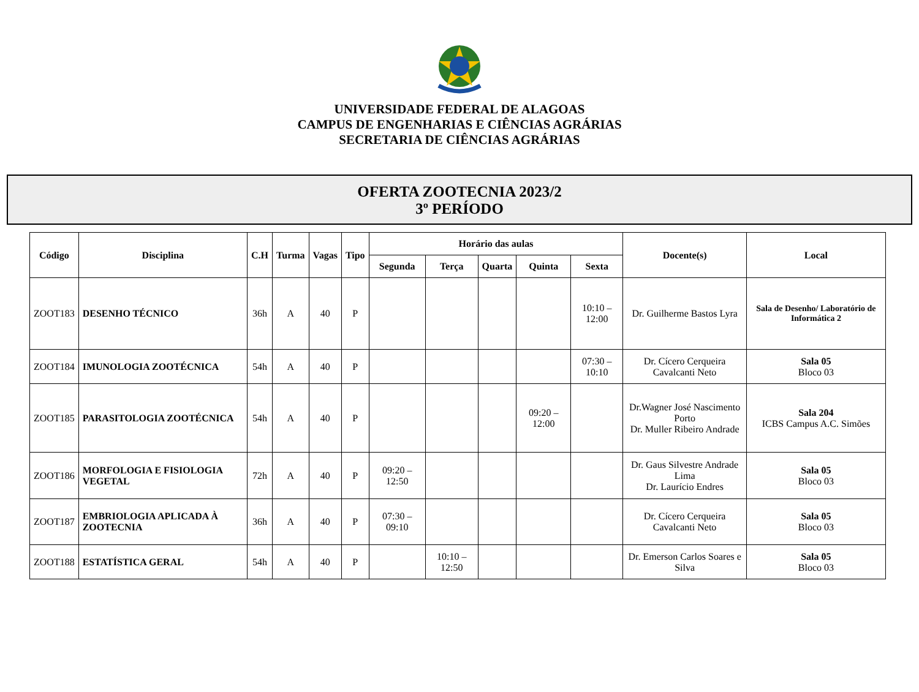UNIVERSIDADE FEDERAL DE ALAGOAS
CAMPUS DE ENGENHARIAS E CIÊNCIAS AGRÁRIAS
SECRETARIA DE CIÊNCIAS AGRÁRIAS
OFERTA ZOOTECNIA 2023/2
3º PERÍODO
| Código | Disciplina | C.H | Turma | Vagas | Tipo | Horário das aulas | | | | | Docente(s) | Local |
| --- | --- | --- | --- | --- | --- | --- | --- | --- | --- | --- | --- | --- |
| | | | | | | Segunda | Terça | Quarta | Quinta | Sexta | | |
| ZOOT183 | DESENHO TÉCNICO | 36h | A | 40 | P | | | | | 10:10 – 12:00 | Dr. Guilherme Bastos Lyra | Sala de Desenho/ Laboratório de Informática 2 |
| ZOOT184 | IMUNOLOGIA ZOOTÉCNICA | 54h | A | 40 | P | | | | | 07:30 – 10:10 | Dr. Cícero Cerqueira Cavalcanti Neto | Sala 05 Bloco 03 |
| ZOOT185 | PARASITOLOGIA ZOOTÉCNICA | 54h | A | 40 | P | | | | 09:20 – 12:00 | | Dr.Wagner José Nascimento Porto Dr. Muller Ribeiro Andrade | Sala 204 ICBS Campus A.C. Simões |
| ZOOT186 | MORFOLOGIA E FISIOLOGIA VEGETAL | 72h | A | 40 | P | 09:20 – 12:50 | | | | | Dr. Gaus Silvestre Andrade Lima Dr. Laurício Endres | Sala 05 Bloco 03 |
| ZOOT187 | EMBRIOLOGIA APLICADA À ZOOTECNIA | 36h | A | 40 | P | 07:30 – 09:10 | | | | | Dr. Cícero Cerqueira Cavalcanti Neto | Sala 05 Bloco 03 |
| ZOOT188 | ESTATÍSTICA GERAL | 54h | A | 40 | P | | 10:10 – 12:50 | | | | Dr. Emerson Carlos Soares e Silva | Sala 05 Bloco 03 |